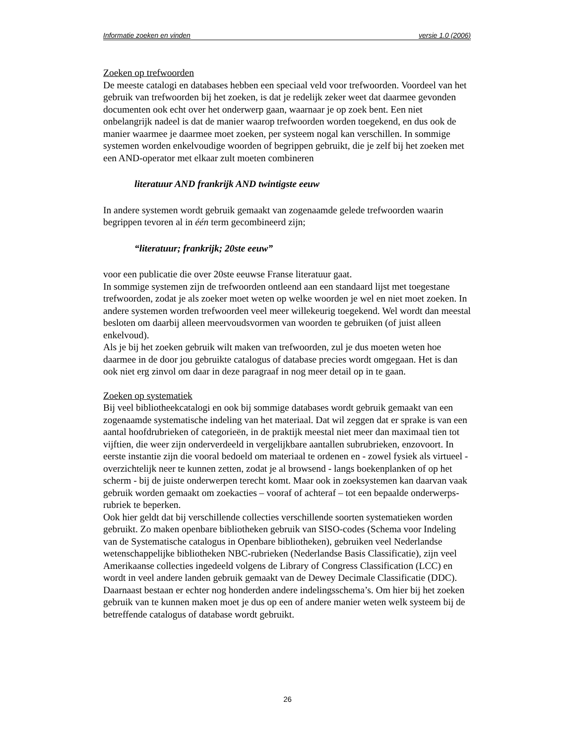Informatie zoeken en vinden versie 1.0 (2006)
Zoeken op trefwoorden
De meeste catalogi en databases hebben een speciaal veld voor trefwoorden. Voordeel van het gebruik van trefwoorden bij het zoeken, is dat je redelijk zeker weet dat daarmee gevonden documenten ook echt over het onderwerp gaan, waarnaar je op zoek bent. Een niet onbelangrijk nadeel is dat de manier waarop trefwoorden worden toegekend, en dus ook de manier waarmee je daarmee moet zoeken, per systeem nogal kan verschillen. In sommige systemen worden enkelvoudige woorden of begrippen gebruikt, die je zelf bij het zoeken met een AND-operator met elkaar zult moeten combineren
literatuur AND frankrijk AND twintigste eeuw
In andere systemen wordt gebruik gemaakt van zogenaamde gelede trefwoorden waarin begrippen tevoren al in één term gecombineerd zijn;
“literatuur; frankrijk; 20ste eeuw”
voor een publicatie die over 20ste eeuwse Franse literatuur gaat.
In sommige systemen zijn de trefwoorden ontleend aan een standaard lijst met toegestane trefwoorden, zodat je als zoeker moet weten op welke woorden je wel en niet moet zoeken. In andere systemen worden trefwoorden veel meer willekeurig toegekend. Wel wordt dan meestal besloten om daarbij alleen meervoudsvormen van woorden te gebruiken (of juist alleen enkelvoud).
Als je bij het zoeken gebruik wilt maken van trefwoorden, zul je dus moeten weten hoe daarmee in de door jou gebruikte catalogus of database precies wordt omgegaan. Het is dan ook niet erg zinvol om daar in deze paragraaf in nog meer detail op in te gaan.
Zoeken op systematiek
Bij veel bibliotheekcatalogi en ook bij sommige databases wordt gebruik gemaakt van een zogenaamde systematische indeling van het materiaal. Dat wil zeggen dat er sprake is van een aantal hoofdrubrieken of categorieën, in de praktijk meestal niet meer dan maximaal tien tot vijftien, die weer zijn onderverdeeld in vergelijkbare aantallen subrubrieken, enzovoort. In eerste instantie zijn die vooral bedoeld om materiaal te ordenen en - zowel fysiek als virtueel - overzichtelijk neer te kunnen zetten, zodat je al browsend - langs boekenplanken of op het scherm - bij de juiste onderwerpen terecht komt. Maar ook in zoeksystemen kan daarvan vaak gebruik worden gemaakt om zoekacties – vooraf of achteraf – tot een bepaalde onderwerps-rubriek te beperken.
Ook hier geldt dat bij verschillende collecties verschillende soorten systematieken worden gebruikt. Zo maken openbare bibliotheken gebruik van SISO-codes (Schema voor Indeling van de Systematische catalogus in Openbare bibliotheken), gebruiken veel Nederlandse wetenschappelijke bibliotheken NBC-rubrieken (Nederlandse Basis Classificatie), zijn veel Amerikaanse collecties ingedeeld volgens de Library of Congress Classification (LCC) en wordt in veel andere landen gebruik gemaakt van de Dewey Decimale Classificatie (DDC). Daarnaast bestaan er echter nog honderden andere indelingsschema’s. Om hier bij het zoeken gebruik van te kunnen maken moet je dus op een of andere manier weten welk systeem bij de betreffende catalogus of database wordt gebruikt.
26